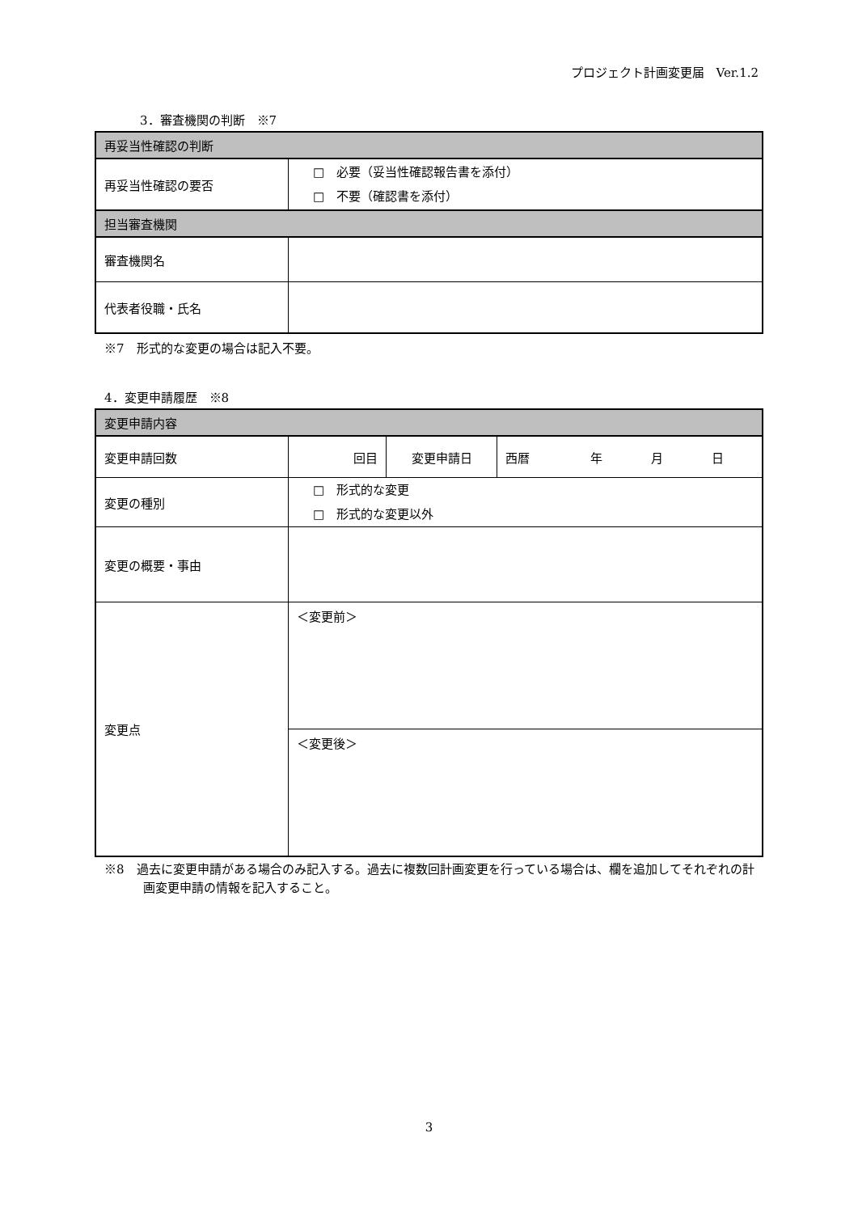プロジェクト計画変更届　Ver.1.2
3．審査機関の判断　※7
| 再妥当性確認の判断 | |
| 再妥当性確認の要否 | □ 必要（妥当性確認報告書を添付） □ 不要（確認書を添付） |
| 担当審査機関 | |
| 審査機関名 | |
| 代表者役職・氏名 | |
※7　形式的な変更の場合は記入不要。
4．変更申請履歴　※8
| 変更申請内容 | | | |
| 変更申請回数 | 回目 | 変更申請日 | 西暦 年 月 日 |
| 変更の種別 | □ 形式的な変更 □ 形式的な変更以外 | | |
| 変更の概要・事由 | | | |
| 変更点 | ＜変更前＞ | | |
| | ＜変更後＞ | | |
※8　過去に変更申請がある場合のみ記入する。過去に複数回計画変更を行っている場合は、欄を追加してそれぞれの計画変更申請の情報を記入すること。
3